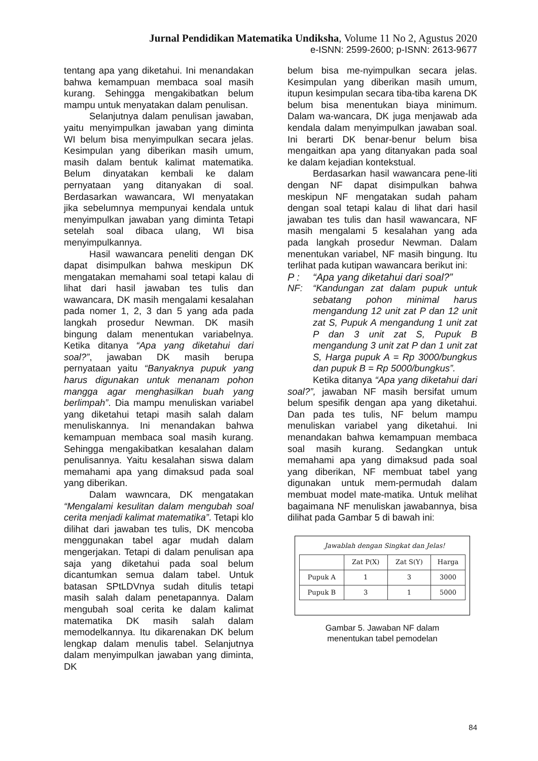Jurnal Pendidikan Matematika Undiksha, Volume 11 No 2, Agustus 2020
e-ISNN: 2599-2600; p-ISNN: 2613-9677
tentang apa yang diketahui. Ini menandakan bahwa kemampuan membaca soal masih kurang. Sehingga mengakibatkan belum mampu untuk menyatakan dalam penulisan.
Selanjutnya dalam penulisan jawaban, yaitu menyimpulkan jawaban yang diminta WI belum bisa menyimpulkan secara jelas. Kesimpulan yang diberikan masih umum, masih dalam bentuk kalimat matematika. Belum dinyatakan kembali ke dalam pernyataan yang ditanyakan di soal. Berdasarkan wawancara, WI menyatakan jika sebelumnya mempunyai kendala untuk menyimpulkan jawaban yang diminta Tetapi setelah soal dibaca ulang, WI bisa menyimpulkannya.
Hasil wawancara peneliti dengan DK dapat disimpulkan bahwa meskipun DK mengatakan memahami soal tetapi kalau di lihat dari hasil jawaban tes tulis dan wawancara, DK masih mengalami kesalahan pada nomer 1, 2, 3 dan 5 yang ada pada langkah prosedur Newman. DK masih bingung dalam menentukan variabelnya. Ketika ditanya “Apa yang diketahui dari soal?”, jawaban DK masih berupa pernyataan yaitu “Banyaknya pupuk yang harus digunakan untuk menanam pohon mangga agar menghasilkan buah yang berlimpah”. Dia mampu menuliskan variabel yang diketahui tetapi masih salah dalam menuliskannya. Ini menandakan bahwa kemampuan membaca soal masih kurang. Sehingga mengakibatkan kesalahan dalam penulisannya. Yaitu kesalahan siswa dalam memahami apa yang dimaksud pada soal yang diberikan.
Dalam wawncara, DK mengatakan “Mengalami kesulitan dalam mengubah soal cerita menjadi kalimat matematika”. Tetapi klo dilihat dari jawaban tes tulis, DK mencoba menggunakan tabel agar mudah dalam mengerjakan. Tetapi di dalam penulisan apa saja yang diketahui pada soal belum dicantumkan semua dalam tabel. Untuk batasan SPtLDVnya sudah ditulis tetapi masih salah dalam penetapannya. Dalam mengubah soal cerita ke dalam kalimat matematika DK masih salah dalam memodelkannya. Itu dikarenakan DK belum lengkap dalam menulis tabel. Selanjutnya dalam menyimpulkan jawaban yang diminta, DK
belum bisa me-nyimpulkan secara jelas. Kesimpulan yang diberikan masih umum, itupun kesimpulan secara tiba-tiba karena DK belum bisa menentukan biaya minimum. Dalam wa-wancara, DK juga menjawab ada kendala dalam menyimpulkan jawaban soal. Ini berarti DK benar-benur belum bisa mengaitkan apa yang ditanyakan pada soal ke dalam kejadian kontekstual.
Berdasarkan hasil wawancara pene-liti dengan NF dapat disimpulkan bahwa meskipun NF mengatakan sudah paham dengan soal tetapi kalau di lihat dari hasil jawaban tes tulis dan hasil wawancara, NF masih mengalami 5 kesalahan yang ada pada langkah prosedur Newman. Dalam menentukan variabel, NF masih bingung. Itu terlihat pada kutipan wawancara berikut ini:
P : “Apa yang diketahui dari soal?”
NF: “Kandungan zat dalam pupuk untuk sebatang pohon minimal harus mengandung 12 unit zat P dan 12 unit zat S, Pupuk A mengandung 1 unit zat P dan 3 unit zat S, Pupuk B mengandung 3 unit zat P dan 1 unit zat S, Harga pupuk A = Rp 3000/bungkus dan pupuk B = Rp 5000/bungkus”.
Ketika ditanya “Apa yang diketahui dari soal?”, jawaban NF masih bersifat umum belum spesifik dengan apa yang diketahui. Dan pada tes tulis, NF belum mampu menuliskan variabel yang diketahui. Ini menandakan bahwa kemampuan membaca soal masih kurang. Sedangkan untuk memahami apa yang dimaksud pada soal yang diberikan, NF membuat tabel yang digunakan untuk mem-permudah dalam membuat model mate-matika. Untuk melihat bagaimana NF menuliskan jawabannya, bisa dilihat pada Gambar 5 di bawah ini:
Jawablah dengan Singkat dan Jelas!
| | Zat P(X) | Zat S(Y) | Harga |
| Pupuk A | 1 | 3 | 3000 |
| Pupuk B | 3 | 1 | 5000 |
Gambar 5. Jawaban NF dalam
menentukan tabel pemodelan
84